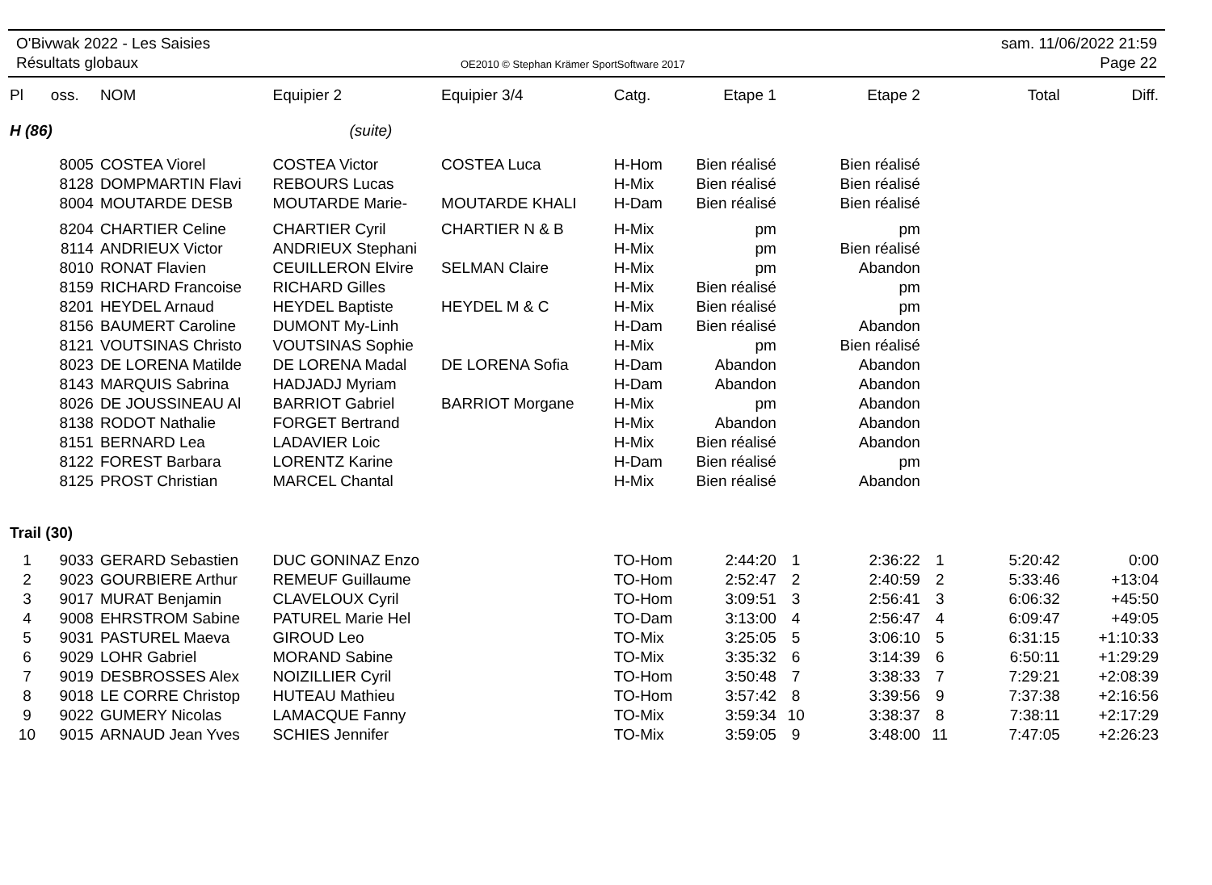O'Bivwak 2022 - Les Saisies
Résultats globaux
OE2010 © Stephan Krämer SportSoftware 2017
sam. 11/06/2022 21:59
Page 22
| Pl | oss. | NOM | Equipier 2 | Equipier 3/4 | Catg. | Etape 1 | | Etape 2 | | Total | Diff. |
| --- | --- | --- | --- | --- | --- | --- | --- | --- | --- | --- | --- |
| H (86) | | | (suite) | | | | | | | | |
| | 8005 | COSTEA Viorel | COSTEA Victor | COSTEA Luca | H-Hom | Bien réalisé | | Bien réalisé | | | |
| | 8128 | DOMPMARTIN Flavi | REBOURS Lucas | | H-Mix | Bien réalisé | | Bien réalisé | | | |
| | 8004 | MOUTARDE DESB | MOUTARDE Marie- | MOUTARDE KHALI | H-Dam | Bien réalisé | | Bien réalisé | | | |
| | 8204 | CHARTIER Celine | CHARTIER Cyril | CHARTIER N & B | H-Mix | pm | | pm | | | |
| | 8114 | ANDRIEUX Victor | ANDRIEUX Stephani | | H-Mix | pm | | Bien réalisé | | | |
| | 8010 | RONAT Flavien | CEUILLERON Elvire | SELMAN Claire | H-Mix | pm | | Abandon | | | |
| | 8159 | RICHARD Francoise | RICHARD Gilles | | H-Mix | Bien réalisé | | pm | | | |
| | 8201 | HEYDEL Arnaud | HEYDEL Baptiste | HEYDEL M & C | H-Mix | Bien réalisé | | pm | | | |
| | 8156 | BAUMERT Caroline | DUMONT My-Linh | | H-Dam | Bien réalisé | | Abandon | | | |
| | 8121 | VOUTSINAS Christo | VOUTSINAS Sophie | | H-Mix | pm | | Bien réalisé | | | |
| | 8023 | DE LORENA Matilde | DE LORENA Madal | DE LORENA Sofia | H-Dam | Abandon | | Abandon | | | |
| | 8143 | MARQUIS Sabrina | HADJADJ Myriam | | H-Dam | Abandon | | Abandon | | | |
| | 8026 | DE JOUSSINEAU Al | BARRIOT Gabriel | BARRIOT Morgane | H-Mix | pm | | Abandon | | | |
| | 8138 | RODOT Nathalie | FORGET Bertrand | | H-Mix | Abandon | | Abandon | | | |
| | 8151 | BERNARD Lea | LADAVIER Loic | | H-Mix | Bien réalisé | | Abandon | | | |
| | 8122 | FOREST Barbara | LORENTZ Karine | | H-Dam | Bien réalisé | | pm | | | |
| | 8125 | PROST Christian | MARCEL Chantal | | H-Mix | Bien réalisé | | Abandon | | | |
| Trail (30) | | | | | | | | | | | |
| 1 | 9033 | GERARD Sebastien | DUC GONINAZ Enzo | | TO-Hom | 2:44:20 | 1 | 2:36:22 | 1 | 5:20:42 | 0:00 |
| 2 | 9023 | GOURBIERE Arthur | REMEUF Guillaume | | TO-Hom | 2:52:47 | 2 | 2:40:59 | 2 | 5:33:46 | +13:04 |
| 3 | 9017 | MURAT Benjamin | CLAVELOUX Cyril | | TO-Hom | 3:09:51 | 3 | 2:56:41 | 3 | 6:06:32 | +45:50 |
| 4 | 9008 | EHRSTROM Sabine | PATUREL Marie Hel | | TO-Dam | 3:13:00 | 4 | 2:56:47 | 4 | 6:09:47 | +49:05 |
| 5 | 9031 | PASTUREL Maeva | GIROUD Leo | | TO-Mix | 3:25:05 | 5 | 3:06:10 | 5 | 6:31:15 | +1:10:33 |
| 6 | 9029 | LOHR Gabriel | MORAND Sabine | | TO-Mix | 3:35:32 | 6 | 3:14:39 | 6 | 6:50:11 | +1:29:29 |
| 7 | 9019 | DESBROSSES Alex | NOIZILLIER Cyril | | TO-Hom | 3:50:48 | 7 | 3:38:33 | 7 | 7:29:21 | +2:08:39 |
| 8 | 9018 | LE CORRE Christop | HUTEAU Mathieu | | TO-Hom | 3:57:42 | 8 | 3:39:56 | 9 | 7:37:38 | +2:16:56 |
| 9 | 9022 | GUMERY Nicolas | LAMACQUE Fanny | | TO-Mix | 3:59:34 | 10 | 3:38:37 | 8 | 7:38:11 | +2:17:29 |
| 10 | 9015 | ARNAUD Jean Yves | SCHIES Jennifer | | TO-Mix | 3:59:05 | 9 | 3:48:00 | 11 | 7:47:05 | +2:26:23 |